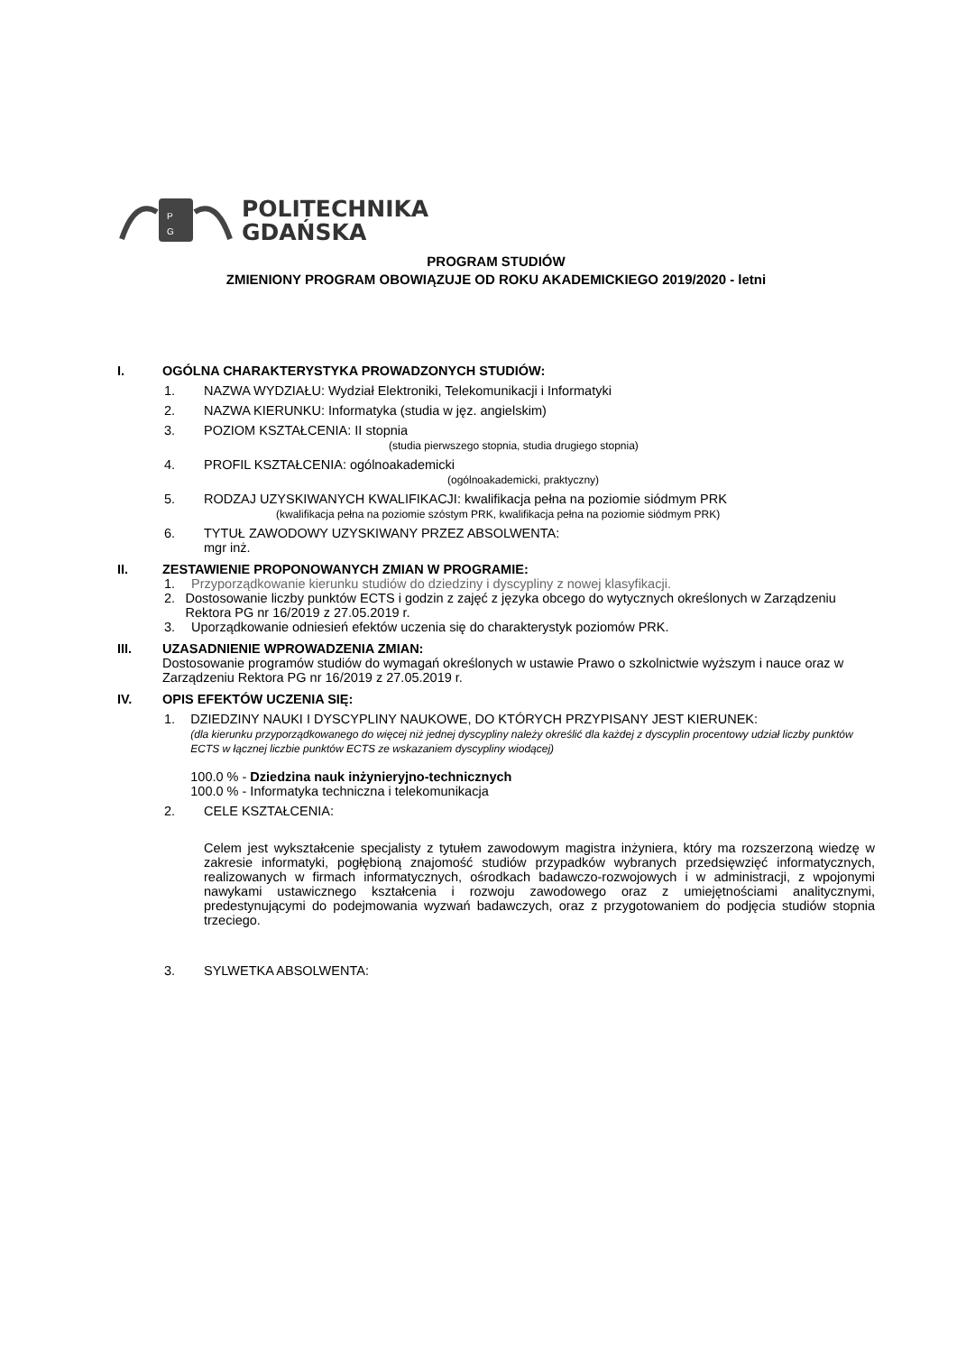P
G
POLITECHNIKA
GDAŃSKA
PROGRAM STUDIÓW
ZMIENIONY PROGRAM OBOWIĄZUJE OD ROKU AKADEMICKIEGO 2019/2020 - letni
I. OGÓLNA CHARAKTERYSTYKA PROWADZONYCH STUDIÓW:
1. NAZWA WYDZIAŁU: Wydział Elektroniki, Telekomunikacji i Informatyki
2. NAZWA KIERUNKU: Informatyka (studia w jęz. angielskim)
3. POZIOM KSZTAŁCENIA: II stopnia
(studia pierwszego stopnia, studia drugiego stopnia)
4. PROFIL KSZTAŁCENIA: ogólnoakademicki
(ogólnoakademicki, praktyczny)
5. RODZAJ UZYSKIWANYCH KWALIFIKACJI: kwalifikacja pełna na poziomie siódmym PRK
(kwalifikacja pełna na poziomie szóstym PRK, kwalifikacja pełna na poziomie siódmym PRK)
6. TYTUŁ ZAWODOWY UZYSKIWANY PRZEZ ABSOLWENTA:
mgr inż.
II. ZESTAWIENIE PROPONOWANYCH ZMIAN W PROGRAMIE:
1. Przyporządkowanie kierunku studiów do dziedziny i dyscypliny z nowej klasyfikacji.
2. Dostosowanie liczby punktów ECTS i godzin z zajęć z języka obcego do wytycznych określonych w Zarządzeniu Rektora PG nr 16/2019 z 27.05.2019 r.
3. Uporządkowanie odniesień efektów uczenia się do charakterystyk poziomów PRK.
III. UZASADNIENIE WPROWADZENIA ZMIAN:
Dostosowanie programów studiów do wymagań określonych w ustawie Prawo o szkolnictwie wyższym i nauce oraz w Zarządzeniu Rektora PG nr 16/2019 z 27.05.2019 r.
IV. OPIS EFEKTÓW UCZENIA SIĘ:
1. DZIEDZINY NAUKI I DYSCYPLINY NAUKOWE, DO KTÓRYCH PRZYPISANY JEST KIERUNEK:
(dla kierunku przyporządkowanego do więcej niż jednej dyscypliny należy określić dla każdej z dyscyplin procentowy udział liczby punktów ECTS w łącznej liczbie punktów ECTS ze wskazaniem dyscypliny wiodącej)
100.0 % - Dziedzina nauk inżynieryjno-technicznych
100.0 % - Informatyka techniczna i telekomunikacja
2. CELE KSZTAŁCENIA:
Celem jest wykształcenie specjalisty z tytułem zawodowym magistra inżyniera, który ma rozszerzoną wiedzę w zakresie informatyki, pogłębioną znajomość studiów przypadków wybranych przedsięwzięć informatycznych, realizowanych w firmach informatycznych, ośrodkach badawczo-rozwojowych i w administracji, z wpojonymi nawykami ustawicznego kształcenia i rozwoju zawodowego oraz z umiejętnościami analitycznymi, predestynującymi do podejmowania wyzwań badawczych, oraz z przygotowaniem do podjęcia studiów stopnia trzeciego.
3. SYLWETKA ABSOLWENTA: